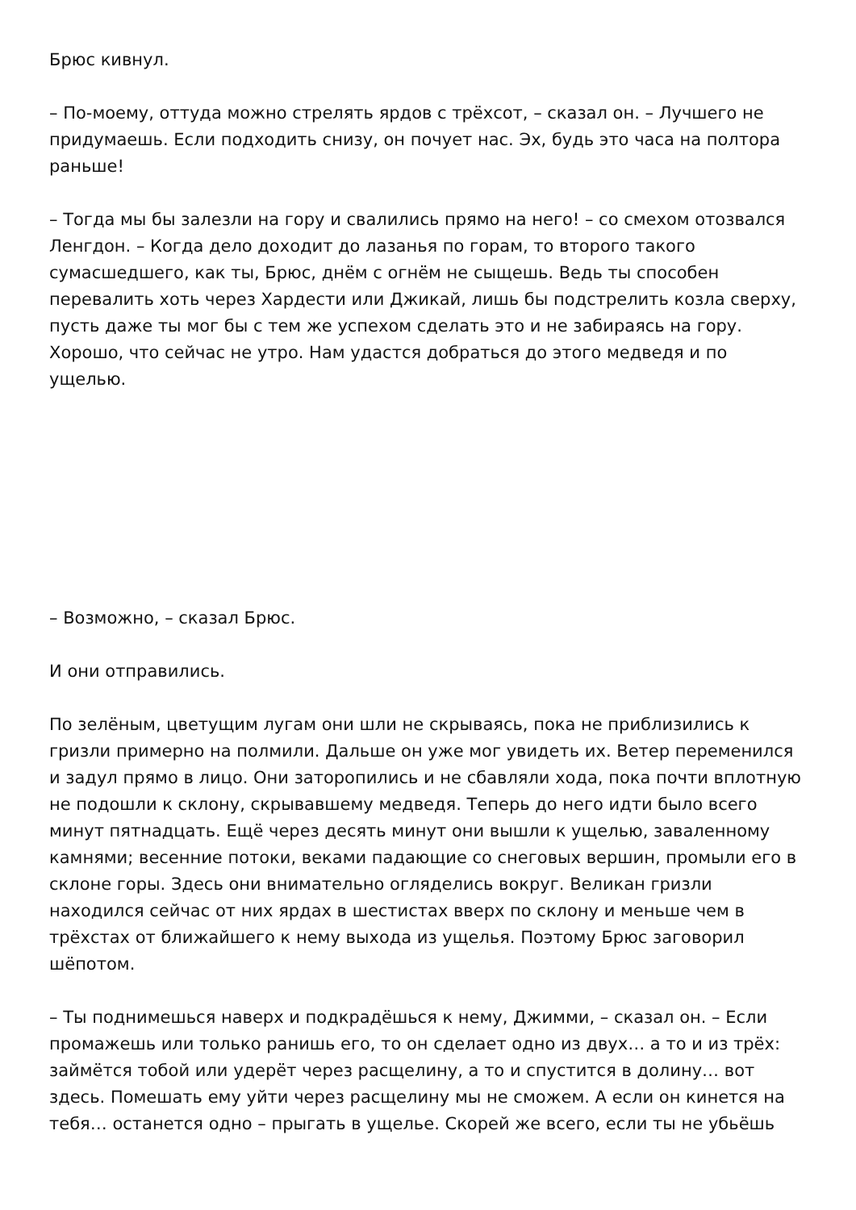Брюс кивнул.
– По-моему, оттуда можно стрелять ярдов с трёхсот, – сказал он. – Лучшего не придумаешь. Если подходить снизу, он почует нас. Эх, будь это часа на полтора раньше!
– Тогда мы бы залезли на гору и свалились прямо на него! – со смехом отозвался Ленгдон. – Когда дело доходит до лазанья по горам, то второго такого сумасшедшего, как ты, Брюс, днём с огнём не сыщешь. Ведь ты способен перевалить хоть через Хардести или Джикай, лишь бы подстрелить козла сверху, пусть даже ты мог бы с тем же успехом сделать это и не забираясь на гору. Хорошо, что сейчас не утро. Нам удастся добраться до этого медведя и по ущелью.
– Возможно, – сказал Брюс.
И они отправились.
По зелёным, цветущим лугам они шли не скрываясь, пока не приблизились к гризли примерно на полмили. Дальше он уже мог увидеть их. Ветер переменился и задул прямо в лицо. Они заторопились и не сбавляли хода, пока почти вплотную не подошли к склону, скрывавшему медведя. Теперь до него идти было всего минут пятнадцать. Ещё через десять минут они вышли к ущелью, заваленному камнями; весенние потоки, веками падающие со снеговых вершин, промыли его в склоне горы. Здесь они внимательно огляделись вокруг. Великан гризли находился сейчас от них ярдах в шестистах вверх по склону и меньше чем в трёхстах от ближайшего к нему выхода из ущелья. Поэтому Брюс заговорил шёпотом.
– Ты поднимешься наверх и подкрадёшься к нему, Джимми, – сказал он. – Если промажешь или только ранишь его, то он сделает одно из двух… а то и из трёх: займётся тобой или удерёт через расщелину, а то и спустится в долину… вот здесь. Помешать ему уйти через расщелину мы не сможем. А если он кинется на тебя… останется одно – прыгать в ущелье. Скорей же всего, если ты не убьёшь